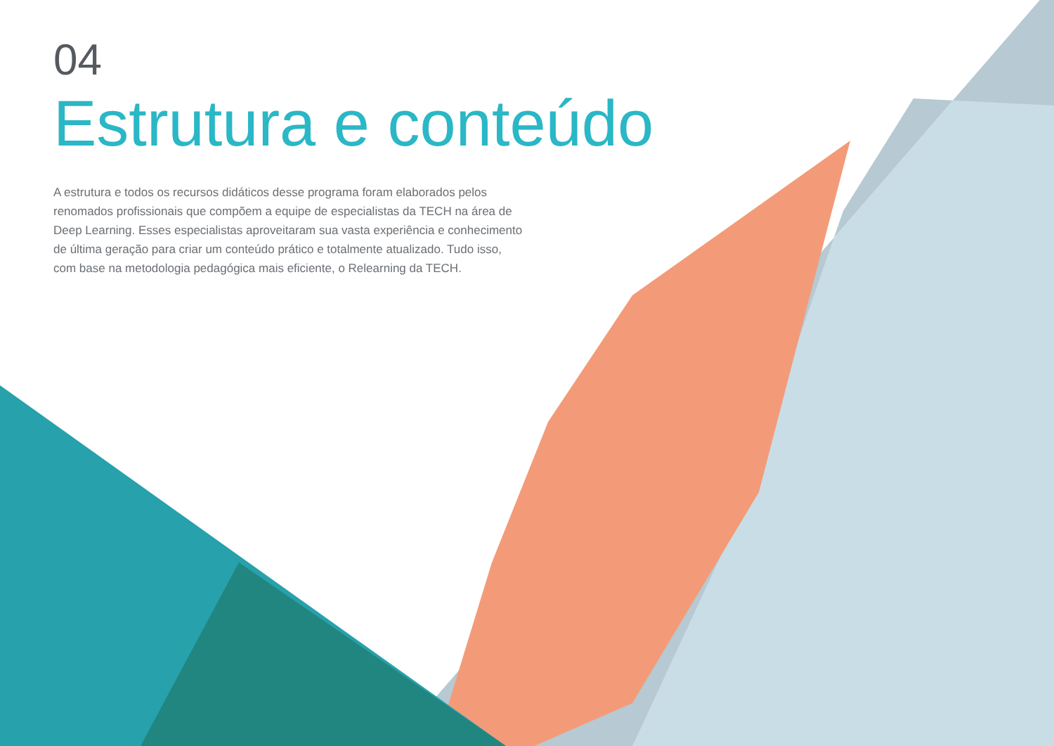04
Estrutura e conteúdo
A estrutura e todos os recursos didáticos desse programa foram elaborados pelos renomados profissionais que compõem a equipe de especialistas da TECH na área de Deep Learning. Esses especialistas aproveitaram sua vasta experiência e conhecimento de última geração para criar um conteúdo prático e totalmente atualizado. Tudo isso, com base na metodologia pedagógica mais eficiente, o Relearning da TECH.